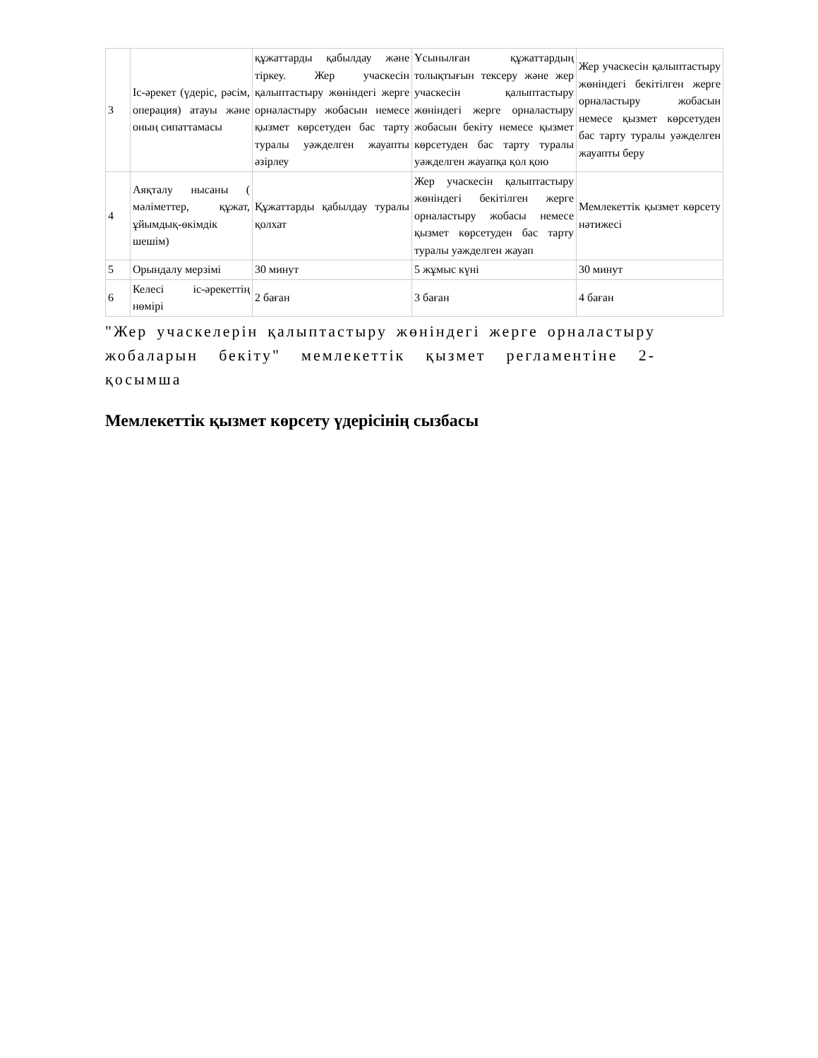| 3 | Іс-әрекет (үдеріс, рәсім, операция) атауы және оның сипаттамасы | құжаттарды қабылдау және тіркеу. Жер учаскесін қалыптастыру жөніндегі жерге орналастыру жобасын немесе қызмет көрсетуден бас тарту туралы уәжделген жауапты әзірлеу | Ұсынылған құжаттардың толықтығын тексеру және жер учаскесін қалыптастыру жөніндегі жерге орналастыру жобасын бекіту немесе қызмет көрсетуден бас тарту туралы уәжделген жауапқа қол қою | Жер учаскесін қалыптастыру жөніндегі бекітілген жерге орналастыру жобасын немесе қызмет көрсетуден бас тарту туралы уәжделген жауапты беру |
| 4 | Аяқталу нысаны ( мәліметтер, құжат, ұйымдық-өкімдік шешім) | Құжаттарды қабылдау туралы қолхат | Жер учаскесін қалыптастыру жөніндегі бекітілген жерге орналастыру жобасы немесе қызмет көрсетуден бас тарту туралы уәжделген жауап | Мемлекеттік қызмет көрсету нәтижесі |
| 5 | Орындалу мерзімі | 30 минут | 5 жұмыс күні | 30 минут |
| 6 | Келесі іс-әрекеттің нөмірі | 2 баған | 3 баған | 4 баған |
"Жер учаскелерін қалыптастыру жөніндегі жерге орналастыру жобаларын бекіту" мемлекеттік қызмет регламентіне 2-қосымша
Мемлекеттік қызмет көрсету үдерісінің сызбасы